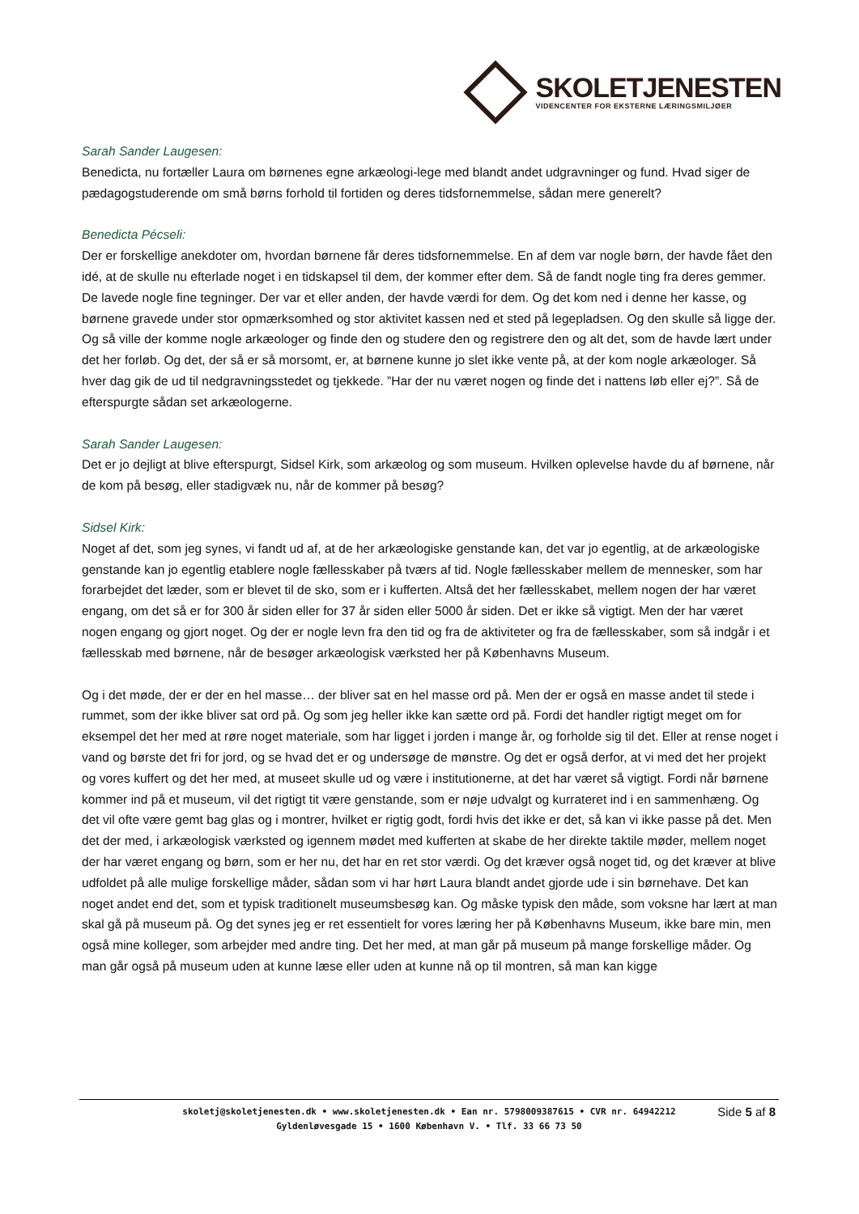SKOLETJENESTEN
VIDENCENTER FOR EKSTERNE LÆRINGSMILJØER
Sarah Sander Laugesen:
Benedicta, nu fortæller Laura om børnenes egne arkæologi-lege med blandt andet udgravninger og fund. Hvad siger de pædagogstuderende om små børns forhold til fortiden og deres tidsfornemmelse, sådan mere generelt?
Benedicta Pécseli:
Der er forskellige anekdoter om, hvordan børnene får deres tidsfornemmelse. En af dem var nogle børn, der havde fået den idé, at de skulle nu efterlade noget i en tidskapsel til dem, der kommer efter dem. Så de fandt nogle ting fra deres gemmer. De lavede nogle fine tegninger. Der var et eller anden, der havde værdi for dem. Og det kom ned i denne her kasse, og børnene gravede under stor opmærksomhed og stor aktivitet kassen ned et sted på legepladsen. Og den skulle så ligge der. Og så ville der komme nogle arkæologer og finde den og studere den og registrere den og alt det, som de havde lært under det her forløb. Og det, der så er så morsomt, er, at børnene kunne jo slet ikke vente på, at der kom nogle arkæologer. Så hver dag gik de ud til nedgravningsstedet og tjekkede. ”Har der nu været nogen og finde det i nattens løb eller ej?”. Så de efterspurgte sådan set arkæologerne.
Sarah Sander Laugesen:
Det er jo dejligt at blive efterspurgt, Sidsel Kirk, som arkæolog og som museum. Hvilken oplevelse havde du af børnene, når de kom på besøg, eller stadigvæk nu, når de kommer på besøg?
Sidsel Kirk:
Noget af det, som jeg synes, vi fandt ud af, at de her arkæologiske genstande kan, det var jo egentlig, at de arkæologiske genstande kan jo egentlig etablere nogle fællesskaber på tværs af tid. Nogle fællesskaber mellem de mennesker, som har forarbejdet det læder, som er blevet til de sko, som er i kufferten. Altså det her fællesskabet, mellem nogen der har været engang, om det så er for 300 år siden eller for 37 år siden eller 5000 år siden. Det er ikke så vigtigt. Men der har været nogen engang og gjort noget. Og der er nogle levn fra den tid og fra de aktiviteter og fra de fællesskaber, som så indgår i et fællesskab med børnene, når de besøger arkæologisk værksted her på Københavns Museum.
Og i det møde, der er der en hel masse… der bliver sat en hel masse ord på. Men der er også en masse andet til stede i rummet, som der ikke bliver sat ord på. Og som jeg heller ikke kan sætte ord på. Fordi det handler rigtigt meget om for eksempel det her med at røre noget materiale, som har ligget i jorden i mange år, og forholde sig til det. Eller at rense noget i vand og børste det fri for jord, og se hvad det er og undersøge de mønstre. Og det er også derfor, at vi med det her projekt og vores kuffert og det her med, at museet skulle ud og være i institutionerne, at det har været så vigtigt. Fordi når børnene kommer ind på et museum, vil det rigtigt tit være genstande, som er nøje udvalgt og kurrateret ind i en sammenhæng. Og det vil ofte være gemt bag glas og i montrer, hvilket er rigtig godt, fordi hvis det ikke er det, så kan vi ikke passe på det. Men det der med, i arkæologisk værksted og igennem mødet med kufferten at skabe de her direkte taktile møder, mellem noget der har været engang og børn, som er her nu, det har en ret stor værdi. Og det kræver også noget tid, og det kræver at blive udfoldet på alle mulige forskellige måder, sådan som vi har hørt Laura blandt andet gjorde ude i sin børnehave. Det kan noget andet end det, som et typisk traditionelt museumsbesøg kan. Og måske typisk den måde, som voksne har lært at man skal gå på museum på. Og det synes jeg er ret essentielt for vores læring her på Københavns Museum, ikke bare min, men også mine kolleger, som arbejder med andre ting. Det her med, at man går på museum på mange forskellige måder. Og man går også på museum uden at kunne læse eller uden at kunne nå op til montren, så man kan kigge
skoletj@skoletjenesten.dk • www.skoletjenesten.dk • Ean nr. 5798009387615 • CVR nr. 64942212
Gyldenløvesgade 15 • 1600 København V. • Tlf. 33 66 73 50
Side 5 af 8